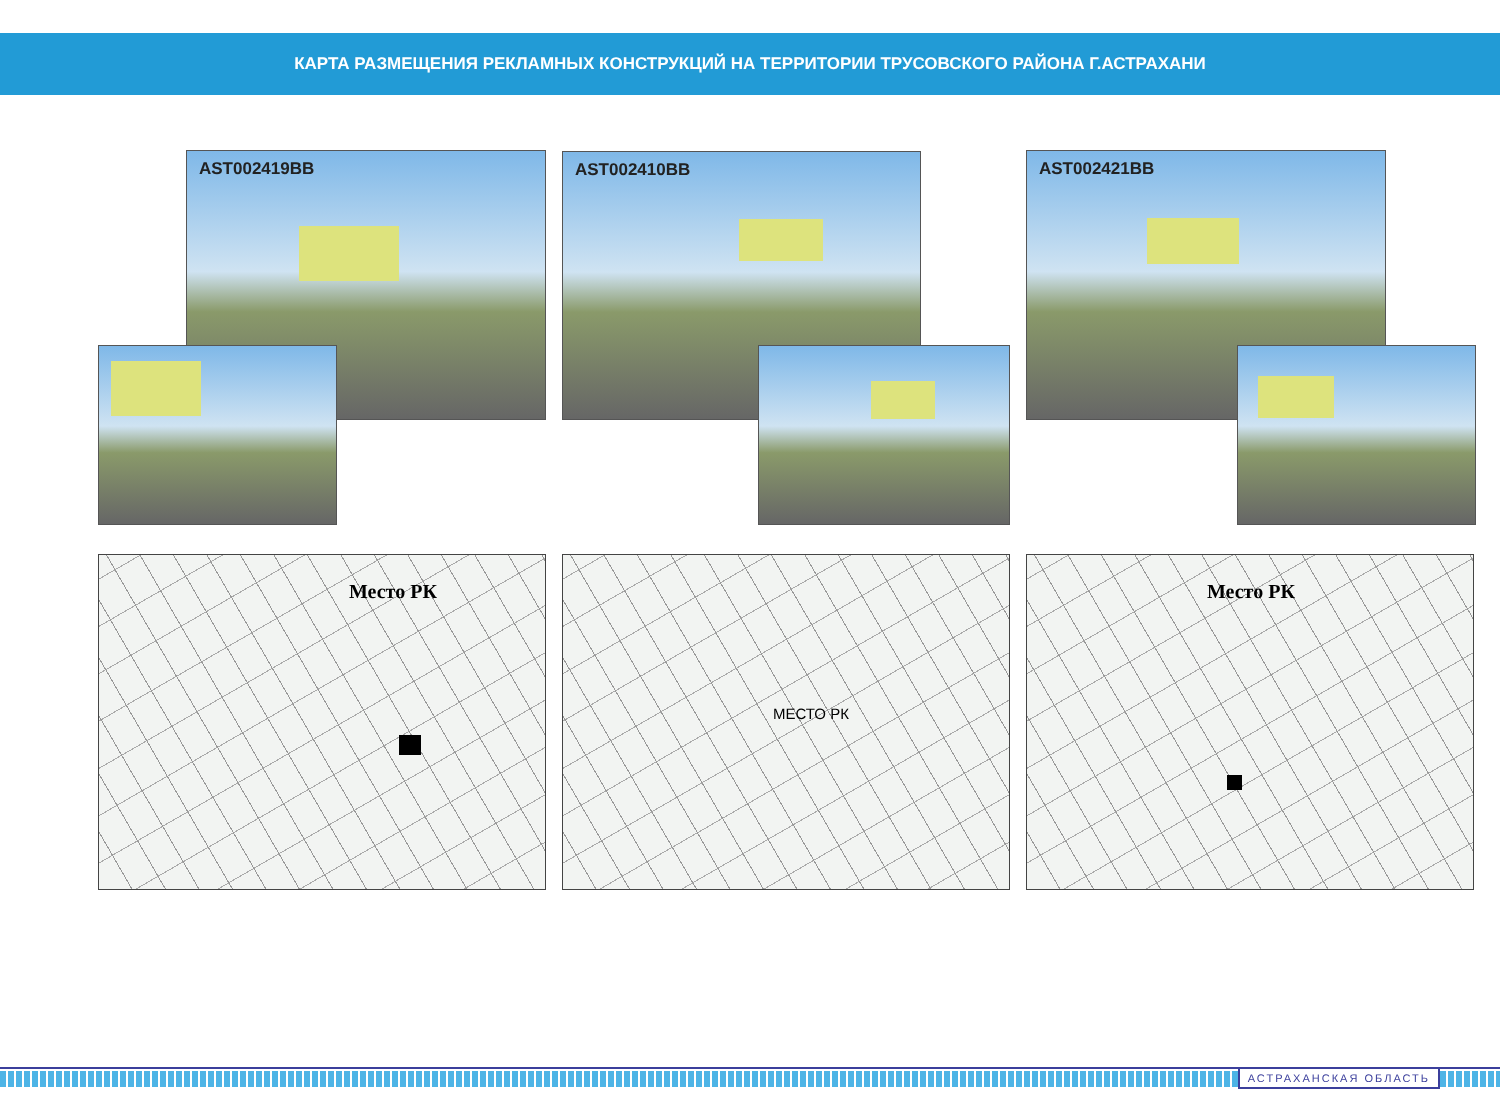КАРТА РАЗМЕЩЕНИЯ РЕКЛАМНЫХ КОНСТРУКЦИЙ НА ТЕРРИТОРИИ ТРУСОВСКОГО РАЙОНА Г.АСТРАХАНИ
AST002419BB AST002410BB AST002421BB
Место РК МЕСТО РК Место РК
АСТРАХАНСКАЯ ОБЛАСТЬ